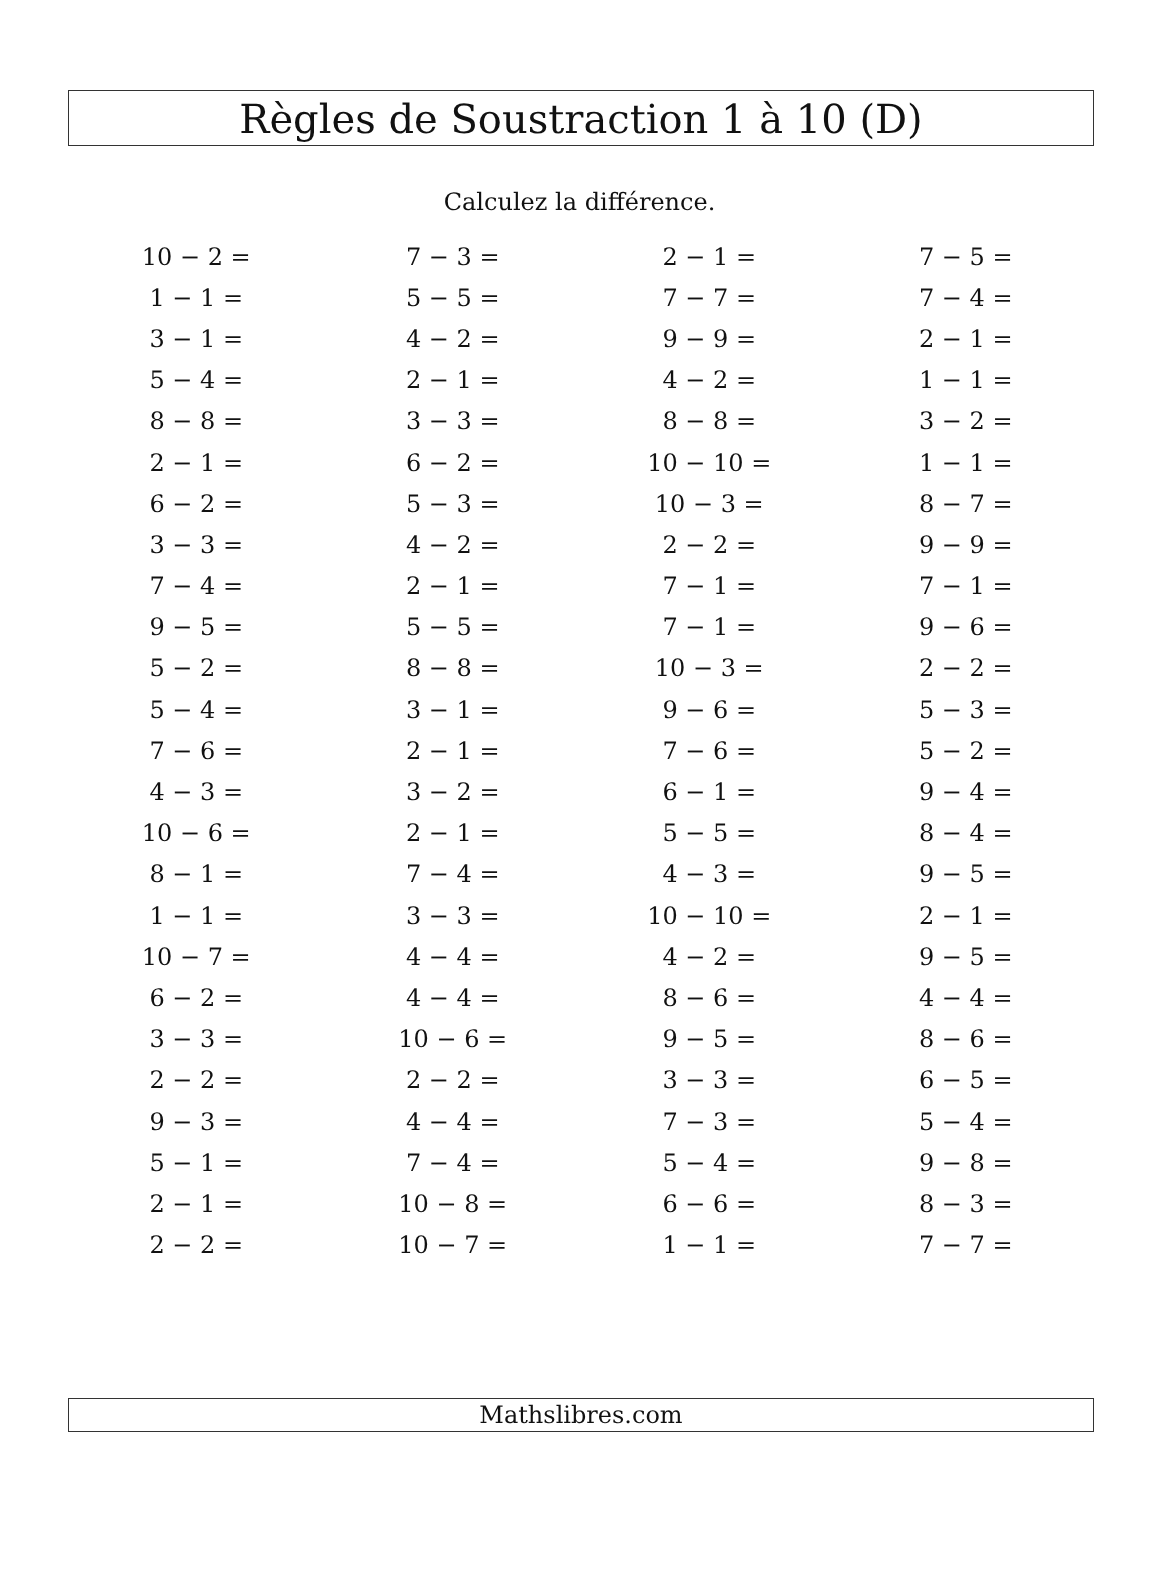Règles de Soustraction 1 à 10 (D)
Calculez la différence.
| 10 − 2 = | 7 − 3 = | 2 − 1 = | 7 − 5 = |
| 1 − 1 = | 5 − 5 = | 7 − 7 = | 7 − 4 = |
| 3 − 1 = | 4 − 2 = | 9 − 9 = | 2 − 1 = |
| 5 − 4 = | 2 − 1 = | 4 − 2 = | 1 − 1 = |
| 8 − 8 = | 3 − 3 = | 8 − 8 = | 3 − 2 = |
| 2 − 1 = | 6 − 2 = | 10 − 10 = | 1 − 1 = |
| 6 − 2 = | 5 − 3 = | 10 − 3 = | 8 − 7 = |
| 3 − 3 = | 4 − 2 = | 2 − 2 = | 9 − 9 = |
| 7 − 4 = | 2 − 1 = | 7 − 1 = | 7 − 1 = |
| 9 − 5 = | 5 − 5 = | 7 − 1 = | 9 − 6 = |
| 5 − 2 = | 8 − 8 = | 10 − 3 = | 2 − 2 = |
| 5 − 4 = | 3 − 1 = | 9 − 6 = | 5 − 3 = |
| 7 − 6 = | 2 − 1 = | 7 − 6 = | 5 − 2 = |
| 4 − 3 = | 3 − 2 = | 6 − 1 = | 9 − 4 = |
| 10 − 6 = | 2 − 1 = | 5 − 5 = | 8 − 4 = |
| 8 − 1 = | 7 − 4 = | 4 − 3 = | 9 − 5 = |
| 1 − 1 = | 3 − 3 = | 10 − 10 = | 2 − 1 = |
| 10 − 7 = | 4 − 4 = | 4 − 2 = | 9 − 5 = |
| 6 − 2 = | 4 − 4 = | 8 − 6 = | 4 − 4 = |
| 3 − 3 = | 10 − 6 = | 9 − 5 = | 8 − 6 = |
| 2 − 2 = | 2 − 2 = | 3 − 3 = | 6 − 5 = |
| 9 − 3 = | 4 − 4 = | 7 − 3 = | 5 − 4 = |
| 5 − 1 = | 7 − 4 = | 5 − 4 = | 9 − 8 = |
| 2 − 1 = | 10 − 8 = | 6 − 6 = | 8 − 3 = |
| 2 − 2 = | 10 − 7 = | 1 − 1 = | 7 − 7 = |
Mathslibres.com